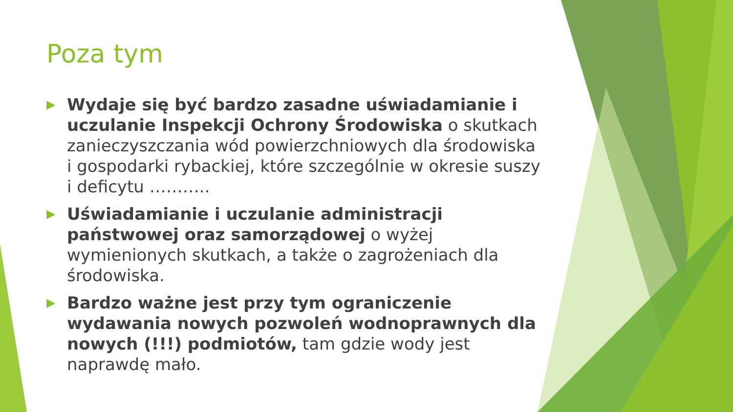Poza tym
▶ Wydaje się być bardzo zasadne uświadamianie i uczulanie Inspekcji Ochrony Środowiska o skutkach zanieczyszczania wód powierzchniowych dla środowiska i gospodarki rybackiej, które szczególnie w okresie suszy i deficytu ………..
▶ Uświadamianie i uczulanie administracji państwowej oraz samorządowej o wyżej wymienionych skutkach, a także o zagrożeniach dla środowiska.
▶ Bardzo ważne jest przy tym ograniczenie wydawania nowych pozwoleń wodnoprawnych dla nowych (!!!) podmiotów, tam gdzie wody jest naprawdę mało.